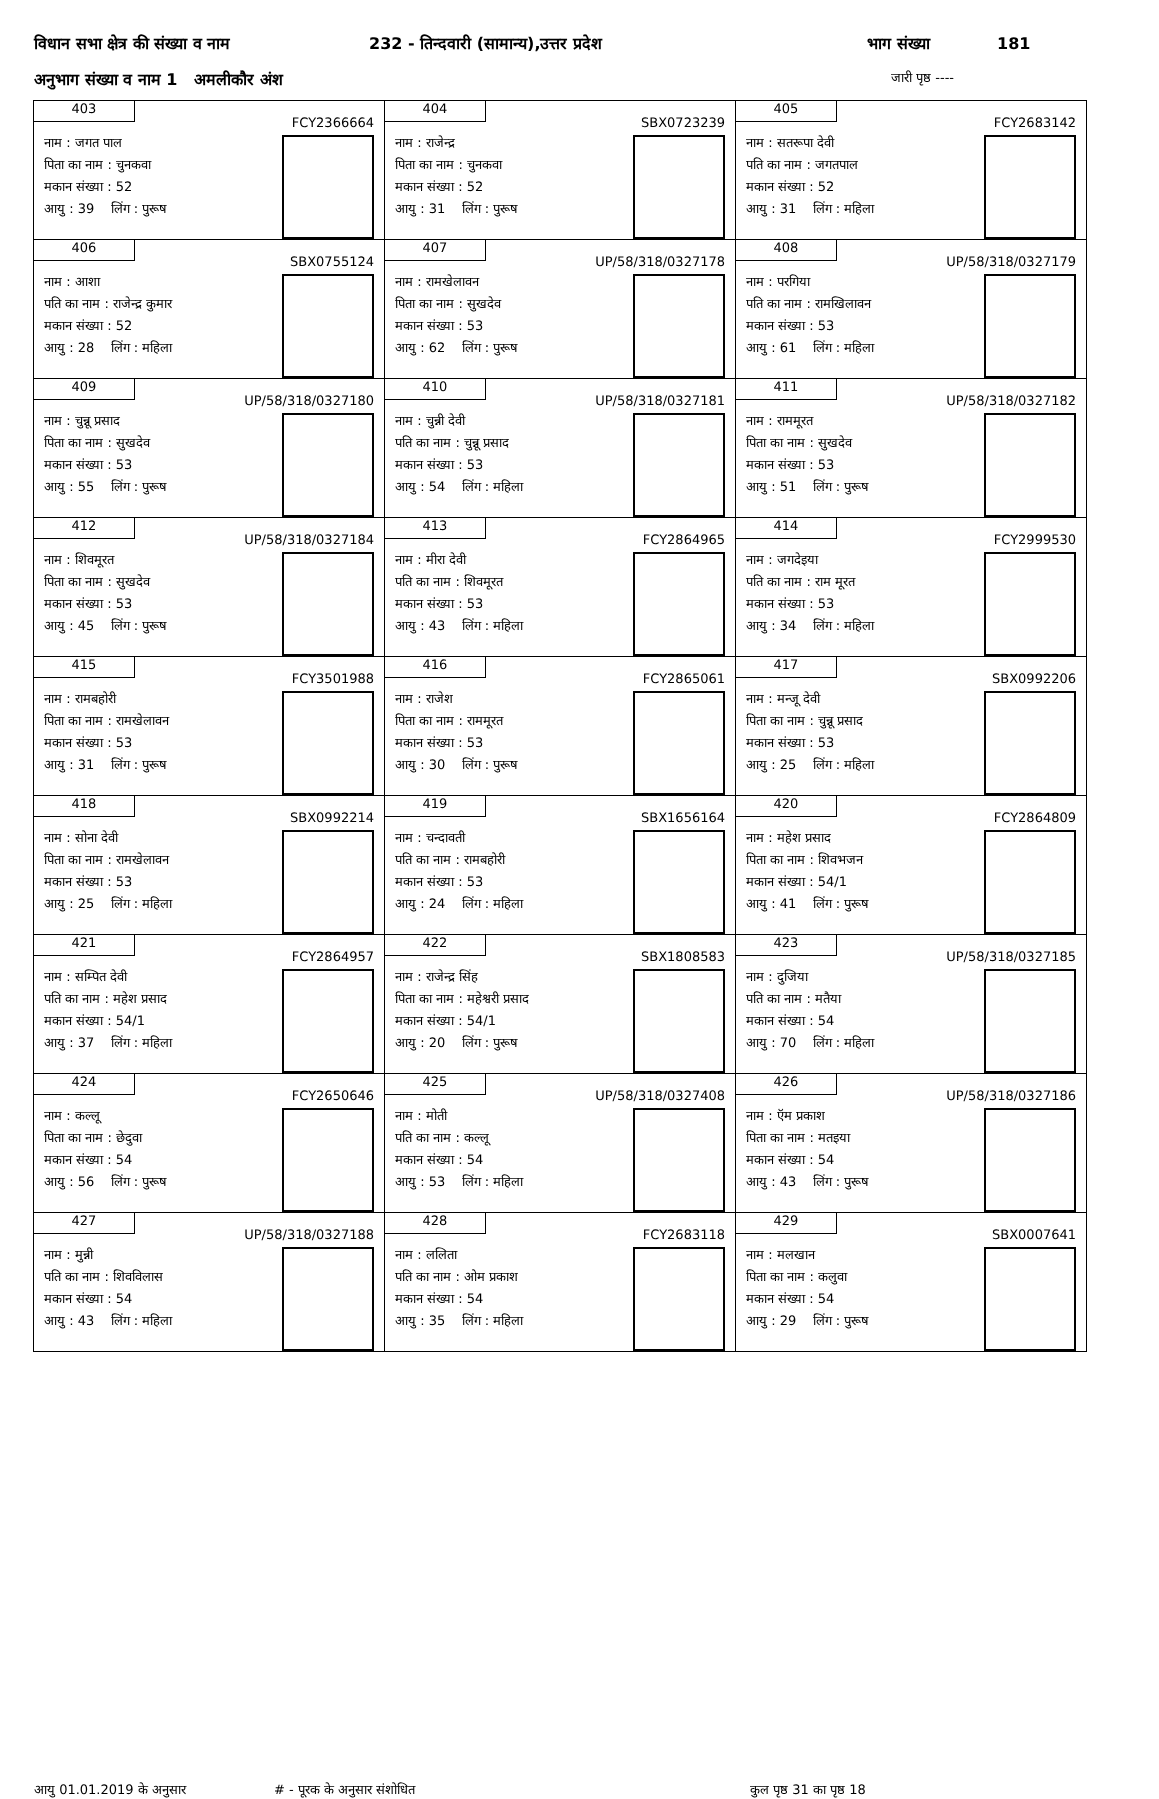विधान सभा क्षेत्र की संख्या व नाम 232 - तिन्दवारी (सामान्य),उत्तर प्रदेश भाग संख्या 181
अनुभाग संख्या व नाम 1 अमलीकौर अंश जारी पृष्ठ ----
| 403 FCY2366664 नाम : जगत पाल पिता का नाम : चुनकवा मकान संख्या : 52 आयु : 39 लिंग : पुरूष | 404 SBX0723239 नाम : राजेन्द्र पिता का नाम : चुनकवा मकान संख्या : 52 आयु : 31 लिंग : पुरूष | 405 FCY2683142 नाम : सतरूपा देवी पति का नाम : जगतपाल मकान संख्या : 52 आयु : 31 लिंग : महिला |
| 406 SBX0755124 नाम : आशा पति का नाम : राजेन्द्र कुमार मकान संख्या : 52 आयु : 28 लिंग : महिला | 407 UP/58/318/0327178 नाम : रामखेलावन पिता का नाम : सुखदेव मकान संख्या : 53 आयु : 62 लिंग : पुरूष | 408 UP/58/318/0327179 नाम : परगिया पति का नाम : रामखिलावन मकान संख्या : 53 आयु : 61 लिंग : महिला |
| 409 UP/58/318/0327180 नाम : चुन्नू प्रसाद पिता का नाम : सुखदेव मकान संख्या : 53 आयु : 55 लिंग : पुरूष | 410 UP/58/318/0327181 नाम : चुन्नी देवी पति का नाम : चुन्नू प्रसाद मकान संख्या : 53 आयु : 54 लिंग : महिला | 411 UP/58/318/0327182 नाम : राममूरत पिता का नाम : सुखदेव मकान संख्या : 53 आयु : 51 लिंग : पुरूष |
| 412 UP/58/318/0327184 नाम : शिवमूरत पिता का नाम : सुखदेव मकान संख्या : 53 आयु : 45 लिंग : पुरूष | 413 FCY2864965 नाम : मीरा देवी पति का नाम : शिवमूरत मकान संख्या : 53 आयु : 43 लिंग : महिला | 414 FCY2999530 नाम : जगदेइया पति का नाम : राम मूरत मकान संख्या : 53 आयु : 34 लिंग : महिला |
| 415 FCY3501988 नाम : रामबहोरी पिता का नाम : रामखेलावन मकान संख्या : 53 आयु : 31 लिंग : पुरूष | 416 FCY2865061 नाम : राजेश पिता का नाम : राममूरत मकान संख्या : 53 आयु : 30 लिंग : पुरूष | 417 SBX0992206 नाम : मन्जू देवी पिता का नाम : चुन्नू प्रसाद मकान संख्या : 53 आयु : 25 लिंग : महिला |
| 418 SBX0992214 नाम : सोना देवी पिता का नाम : रामखेलावन मकान संख्या : 53 आयु : 25 लिंग : महिला | 419 SBX1656164 नाम : चन्दावती पति का नाम : रामबहोरी मकान संख्या : 53 आयु : 24 लिंग : महिला | 420 FCY2864809 नाम : महेश प्रसाद पिता का नाम : शिवभजन मकान संख्या : 54/1 आयु : 41 लिंग : पुरूष |
| 421 FCY2864957 नाम : सम्पित देवी पति का नाम : महेश प्रसाद मकान संख्या : 54/1 आयु : 37 लिंग : महिला | 422 SBX1808583 नाम : राजेन्द्र सिंह पिता का नाम : महेश्वरी प्रसाद मकान संख्या : 54/1 आयु : 20 लिंग : पुरूष | 423 UP/58/318/0327185 नाम : दुजिया पति का नाम : मतैया मकान संख्या : 54 आयु : 70 लिंग : महिला |
| 424 FCY2650646 नाम : कल्लू पिता का नाम : छेदुवा मकान संख्या : 54 आयु : 56 लिंग : पुरूष | 425 UP/58/318/0327408 नाम : मोती पति का नाम : कल्लू मकान संख्या : 54 आयु : 53 लिंग : महिला | 426 UP/58/318/0327186 नाम : ऍम प्रकाश पिता का नाम : मतइया मकान संख्या : 54 आयु : 43 लिंग : पुरूष |
| 427 UP/58/318/0327188 नाम : मुन्नी पति का नाम : शिवविलास मकान संख्या : 54 आयु : 43 लिंग : महिला | 428 FCY2683118 नाम : ललिता पति का नाम : ओम प्रकाश मकान संख्या : 54 आयु : 35 लिंग : महिला | 429 SBX0007641 नाम : मलखान पिता का नाम : कलुवा मकान संख्या : 54 आयु : 29 लिंग : पुरूष |
आयु 01.01.2019 के अनुसार # - पूरक के अनुसार संशोधित कुल पृष्ठ 31 का पृष्ठ 18